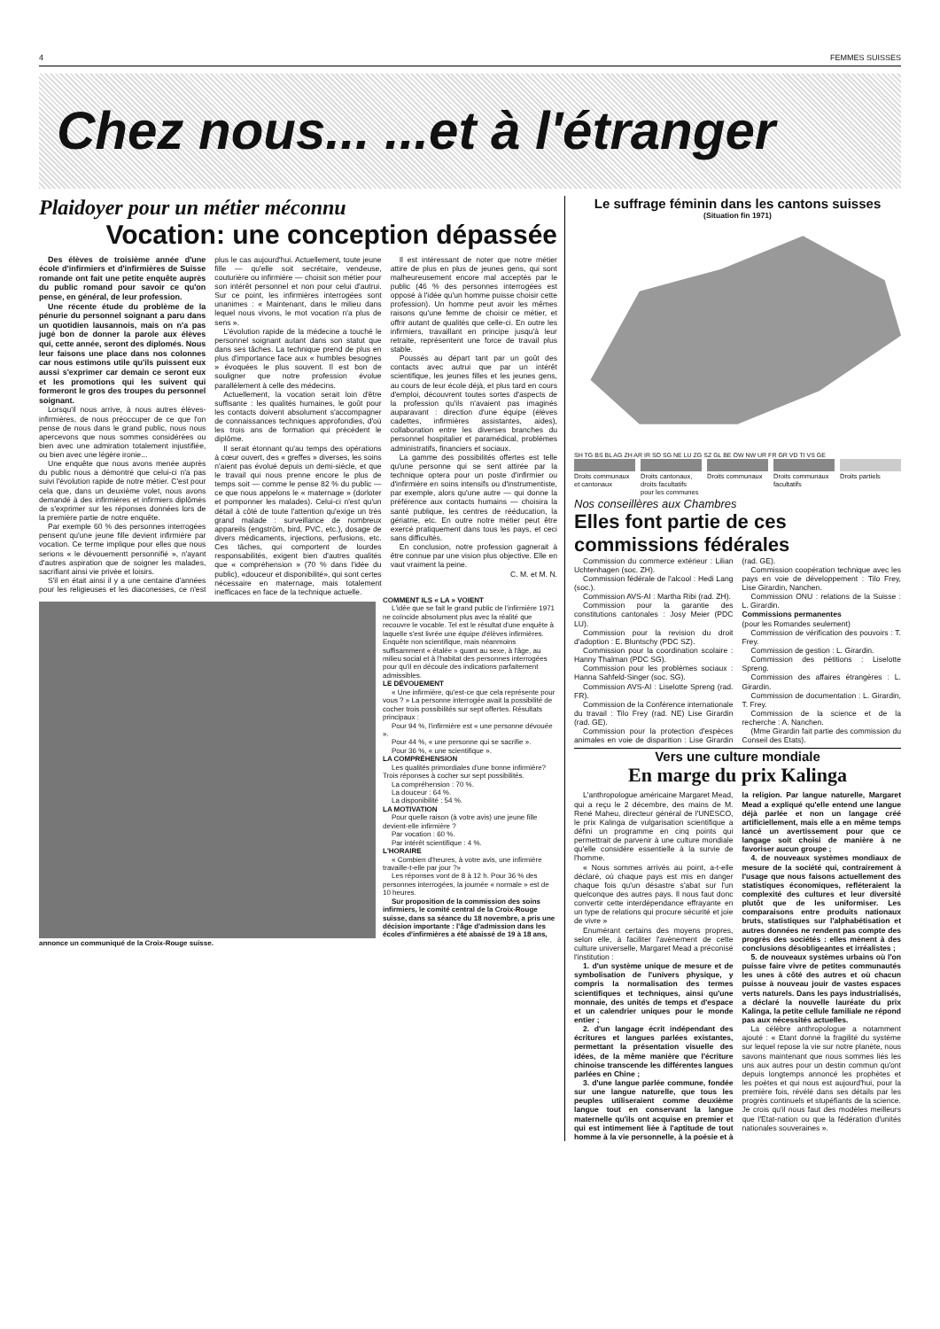4 FEMMES SUISSES
Chez nous... ...et à l'étranger
Plaidoyer pour un métier méconnu
Vocation: une conception dépassée
Des élèves de troisième année d'une école d'infirmiers et d'infirmières de Suisse romande ont fait une petite enquête auprès du public romand pour savoir ce qu'on pense, en général, de leur profession.
Une récente étude du problème de la pénurie du personnel soignant a paru dans un quotidien lausannois, mais on n'a pas jugé bon de donner la parole aux élèves qui, cette année, seront des diplomés. Nous leur faisons une place dans nos colonnes car nous estimons utile qu'ils puissent eux aussi s'exprimer car demain ce seront eux et les promotions qui les suivent qui formeront le gros des troupes du personnel soignant.
Lorsqu'il nous arrive, à nous autres élèves-infirmières, de nous préoccuper de ce que l'on pense de nous dans le grand public, nous nous apercevons que nous sommes considérées ou bien avec une admiration totalement injustifiée, ou bien avec une légère ironie...
Une enquête que nous avons menée auprès du public nous a démontré que celui-ci n'a pas suivi l'évolution rapide de notre métier. C'est pour cela que, dans un deuxième volet, nous avons demandé à des infirmières et infirmiers diplômés de s'exprimer sur les réponses données lors de la première partie de notre enquête.
Par exemple 60 % des personnes interrogées pensent qu'une jeune fille devient infirmière par vocation. Ce terme implique pour elles que nous serions « le dévouementt personnifié », n'ayant d'autres aspiration que de soigner les malades, sacrifiant ainsi vie privée et loisirs.
S'il en était ainsi il y a une centaine d'années pour les religieuses et les diaconesses, ce n'est plus le cas aujourd'hui. Actuellement, toute jeune fille — qu'elle soit secrétaire, vendeuse, couturière ou infirmière — choisit son métier pour son intérêt personnel et non pour celui d'autrui. Sur ce point, les infirmières interrogées sont unanimes : « Maintenant, dans le milieu dans lequel nous vivons, le mot vocation n'a plus de sens ».
L'évolution rapide de la médecine a touché le personnel soignant autant dans son statut que dans ses tâches. La technique prend de plus en plus d'importance face aux « humbles besognes » évoquées le plus souvent. Il est bon de souligner que notre profession évolue parallèlement à celle des médecins.
Actuellement, la vocation serait loin d'être suffisante : les qualités humaines, le goût pour les contacts doivent absolument s'accompagner de connaissances techniques approfondies, d'où les trois ans de formation qui précèdent le diplôme.
Il serait étonnant qu'au temps des opérations à cœur ouvert, des « greffes » diverses, les soins n'aient pas évolué depuis un demi-siècle, et que le travail qui nous prenne encore le plus de temps soit — comme le pense 82 % du public — ce que nous appelons le « maternage » (dorloter et pomponner les malades). Celui-ci n'est qu'un détail à côté de toute l'attention qu'exige un très grand malade : surveillance de nombreux appareils (engström, bird, PVC, etc.), dosage de divers médicaments, injections, perfusions, etc. Ces tâches, qui comportent de lourdes responsabilités, exigent bien d'autres qualités que « compréhension » (70 % dans l'idée du public), «douceur et disponibilité», qui sont certes nécessaire en maternage, mais totalement inefficaces en face de la technique actuelle.
Il est intéressant de noter que notre métier attire de plus en plus de jeunes gens, qui sont malheureusement encore mal acceptés par le public (46 % des personnes interrogées est opposé à l'idée qu'un homme puisse choisir cette profession). Un homme peut avoir les mêmes raisons qu'une femme de choisir ce métier, et offrir autant de qualités que celle-ci. En outre les infirmiers, travaillant en principe jusqu'à leur retraite, représentent une force de travail plus stable.
Poussés au départ tant par un goût des contacts avec autrui que par un intérêt scientifique, les jeunes filles et les jeunes gens, au cours de leur école déjà, et plus tard en cours d'emploi, découvrent toutes sortes d'aspects de la profession qu'ils n'avaient pas imaginés auparavant : direction d'une équipe (élèves cadettes, infirmières assistantes, aides), collaboration entre les diverses branches du personnel hospitalier et paramédical, problèmes administratifs, financiers et sociaux.
La gamme des possibilités offertes est telle qu'une personne qui se sent attirée par la technique optera pour un poste d'infirmier ou d'infirmière en soins intensifs ou d'instrumentiste, par exemple, alors qu'une autre — qui donne la préférence aux contacts humains — choisira la santé publique, les centres de rééducation, la gériatrie, etc. En outre notre métier peut être exercé pratiquement dans tous les pays, et ceci sans difficultés.
En conclusion, notre profession gagnerait à être connue par une vision plus objective. Elle en vaut vraiment la peine.
C. M. et M. N.
COMMENT ILS « LA » VOIENT
L'idée que se fait le grand public de l'infirmière 1971 ne coïncide absolument plus avec la réalité que recouvre le vocable. Tel est le résultat d'une enquête à laquelle s'est livrée une équipe d'élèves infirmières. Enquête non scientifique, mais néanmoins suffisamment « étalée » quant au sexe, à l'âge, au milieu social et à l'habitat des personnes interrogées pour qu'il en découle des indications parfaitement admissibles.
LE DÉVOUEMENT
« Une infirmière, qu'est-ce que cela représente pour vous ? » La personne interrogée avait la possibilité de cocher trois possibilités sur sept offertes. Résultats principaux :
Pour 94 %, l'infirmière est « une personne dévouée ».
Pour 44 %, « une personne qui se sacrifie ».
Pour 36 %, « une scientifique ».
LA COMPRÉHENSION
Les qualités primordiales d'une bonne infirmière? Trois réponses à cocher sur sept possibilités.
La compréhension : 70 %.
La douceur : 64 %.
La disponibilité : 54 %.
LA MOTIVATION
Pour quelle raison (à votre avis) une jeune fille devient-elle infirmière ?
Par vocation : 60 %.
Par intérêt scientifique : 4 %.
L'HORAIRE
« Combien d'heures, à votre avis, une infirmière travaille-t-elle par jour ?»
Les réponses vont de 8 à 12 h. Pour 36 % des personnes interrogées, la journée « normale » est de 10 heures.
Sur proposition de la commission des soins infirmiers, le comité central de la Croix-Rouge suisse, dans sa séance du 18 novembre, a pris une décision importante : l'âge d'admission dans les écoles d'infirmières a été abaissé de 19 à 18 ans, annonce un communiqué de la Croix-Rouge suisse.
Le suffrage féminin dans les cantons suisses
(Situation fin 1971)
SH TG BS BL AG ZH AR IR SO SG NE LU ZG SZ GL BE OW NW UR FR GR VD TI VS GE
Droits communaux et cantonaux Droits cantonaux, droits facultatifs pour les communes
Droits communaux Droits communaux facultatifs Droits partiels
Nos conseillères aux Chambres
Elles font partie de ces commissions fédérales
Commission du commerce extérieur : Lilian Uchtenhagen (soc. ZH).
Commission fédérale de l'alcool : Hedi Lang (soc.).
Commission AVS-AI : Martha Ribi (rad. ZH).
Commission pour la garantie des constitutions cantonales : Josy Meier (PDC LU).
Commission pour la revision du droit d'adoption : E. Bluntschy (PDC SZ).
Commission pour la coordination scolaire : Hanny Thalman (PDC SG).
Commission pour les problèmes sociaux : Hanna Sahfeld-Singer (soc. SG).
Commission AVS-AI : Liselotte Spreng (rad. FR).
Commission de la Conférence internationale du travail : Tilo Frey (rad. NE) Lise Girardin (rad. GE).
Commission pour la protection d'espèces animales en voie de disparition : Lise Girardin (rad. GE).
Commission coopération technique avec les pays en voie de développement : Tilo Frey, Lise Girardin, Nanchen.
Commission ONU : relations de la Suisse : L. Girardin.
Commissions permanentes
(pour les Romandes seulement)
Commission de vérification des pouvoirs : T. Frey.
Commission de gestion : L. Girardin.
Commission des pétitions : Liselotte Spreng.
Commission des affaires étrangères : L. Girardin.
Commission de documentation : L. Girardin, T. Frey.
Commission de la science et de la recherche : A. Nanchen.
(Mme Girardin fait partie des commission du Conseil des Etats).
Vers une culture mondiale
En marge du prix Kalinga
L'anthropologue américaine Margaret Mead, qui a reçu le 2 décembre, des mains de M. René Maheu, directeur général de l'UNESCO, le prix Kalinga de vulgarisation scientifique a défini un programme en cinq points qui permettrait de parvenir à une culture mondiale qu'elle considère essentielle à la survie de l'homme.
« Nous sommes arrivés au point, a-t-elle déclaré, où chaque pays est mis en danger chaque fois qu'un désastre s'abat sur l'un quelconque des autres pays. Il nous faut donc convertir cette interdépendance effrayante en un type de relations qui procure sécurité et joie de vivre »
Enumérant certains des moyens propres, selon elle, à faciliter l'avènement de cette culture universelle, Margaret Mead a préconisé l'institution :
1. d'un système unique de mesure et de symbolisation de l'univers physique, y compris la normalisation des termes scientifiques et techniques, ainsi qu'une monnaie, des unités de temps et d'espace et un calendrier uniques pour le monde entier ;
2. d'un langage écrit indépendant des écritures et langues parlées existantes, permettant la présentation visuelle des idées, de la même manière que l'écriture chinoise transcende les différentes langues parlées en Chine ;
3. d'une langue parlée commune, fondée sur une langue naturelle, que tous les peuples utiliseraient comme deuxième langue tout en conservant la langue maternelle qu'ils ont acquise en premier et qui est intimement liée à l'aptitude de tout homme à la vie personnelle, à la poésie et à la religion. Par langue naturelle, Margaret Mead a expliqué qu'elle entend une langue déjà parlée et non un langage créé artificiellement, mais elle a en même temps lancé un avertissement pour que ce langage soit choisi de manière à ne favoriser aucun groupe ;
4. de nouveaux systèmes mondiaux de mesure de la société qui, contrairement à l'usage que nous faisons actuellement des statistiques économiques, refléteraient la complexité des cultures et leur diversité plutôt que de les uniformiser. Les comparaisons entre produits nationaux bruts, statistiques sur l'alphabétisation et autres données ne rendent pas compte des progrès des sociétés : elles mènent à des conclusions désobligeantes et irréalistes ;
5. de nouveaux systèmes urbains où l'on puisse faire vivre de petites communautés les unes à côté des autres et où chacun puisse à nouveau jouir de vastes espaces verts naturels. Dans les pays industrialisés, a déclaré la nouvelle lauréate du prix Kalinga, la petite cellule familiale ne répond pas aux nécessités actuelles.
La célèbre anthropologue a notamment ajouté : « Etant donné la fragilité du système sur lequel repose la vie sur notre planète, nous savons maintenant que nous sommes liés les uns aux autres pour un destin commun qu'ont depuis longtemps annoncé les prophètes et les poètes et qui nous est aujourd'hui, pour la première fois, révélé dans ses détails par les progrès continuels et stupéfiants de la science. Je crois qu'il nous faut des modèles meilleurs que l'Etat-nation ou que la fédération d'unités nationales souveraines ».